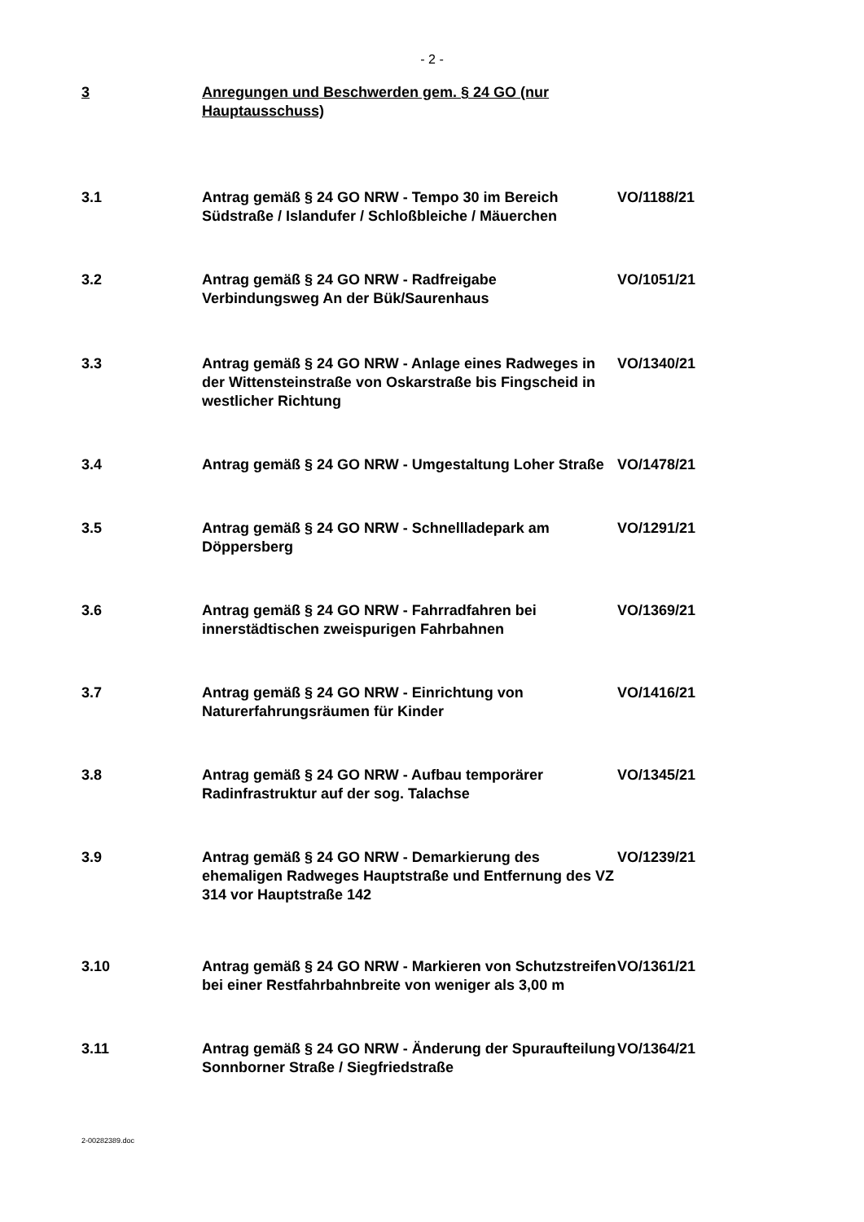- 2 -
3 Anregungen und Beschwerden gem. § 24 GO (nur Hauptausschuss)
3.1 Antrag gemäß § 24 GO NRW - Tempo 30 im Bereich Südstraße / Islandufer / Schloßbleiche / Mäuerchen
VO/1188/21
3.2 Antrag gemäß § 24 GO NRW - Radfreigabe Verbindungsweg An der Bük/Saurenhaus
VO/1051/21
3.3 Antrag gemäß § 24 GO NRW - Anlage eines Radweges in der Wittensteinstraße von Oskarstraße bis Fingscheid in westlicher Richtung
VO/1340/21
3.4 Antrag gemäß § 24 GO NRW - Umgestaltung Loher Straße
VO/1478/21
3.5 Antrag gemäß § 24 GO NRW - Schnellladepark am Döppersberg
VO/1291/21
3.6 Antrag gemäß § 24 GO NRW - Fahrradfahren bei innerstädtischen zweispurigen Fahrbahnen
VO/1369/21
3.7 Antrag gemäß § 24 GO NRW - Einrichtung von Naturerfahrungsräumen für Kinder
VO/1416/21
3.8 Antrag gemäß § 24 GO NRW - Aufbau temporärer Radinfrastruktur auf der sog. Talachse
VO/1345/21
3.9 Antrag gemäß § 24 GO NRW - Demarkierung des ehemaligen Radweges Hauptstraße und Entfernung des VZ 314 vor Hauptstraße 142
VO/1239/21
3.10 Antrag gemäß § 24 GO NRW - Markieren von Schutzstreifen bei einer Restfahrbahnbreite von weniger als 3,00 m
VO/1361/21
3.11 Antrag gemäß § 24 GO NRW - Änderung der Spuraufteilung Sonnborner Straße / Siegfriedstraße
VO/1364/21
2-00282389.doc